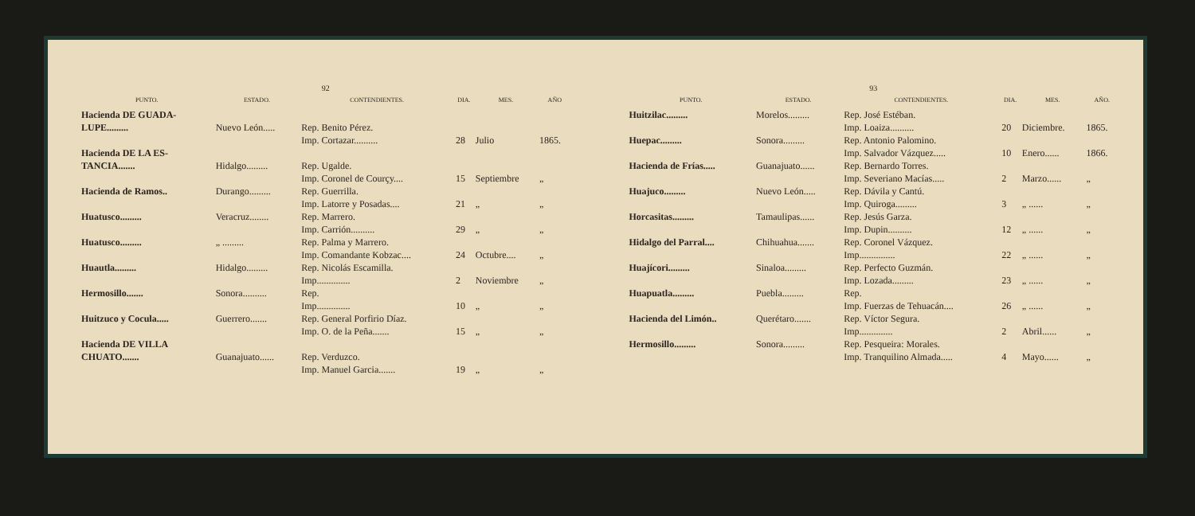92
| PUNTO. | ESTADO. | CONTENDIENTES. | DIA. | MES. | AÑO |
| --- | --- | --- | --- | --- | --- |
| Hacienda DE GUADA- LUPE......... | Nuevo León..... | Rep. Benito Pérez. Imp. Cortazar.......... | 28 | Julio | 1865. |
| Hacienda DE LA ES- TANCIA....... | Hidalgo......... | Rep. Ugalde. Imp. Coronel de Courçy.... | 15 | Septiembre | „ |
| Hacienda de Ramos.. | Durango......... | Rep. Guerrilla. Imp. Latorre y Posadas.... | 21 | „ | „ |
| Huatusco......... | Veracruz........ | Rep. Marrero. Imp. Carrión.......... | 29 | „ | „ |
| Huatusco......... | „ ......... | Rep. Palma y Marrero. Imp. Comandante Kobzac.... | 24 | Octubre.... | „ |
| Huautla......... | Hidalgo......... | Rep. Nicolás Escamilla. Imp.............. | 2 | Noviembre | „ |
| Hermosillo....... | Sonora.......... | Rep. Imp.............. | 10 | „ | „ |
| Huitzuco y Cocula..... | Guerrero....... | Rep. General Porfirio Díaz. Imp. O. de la Peña....... | 15 | „ | „ |
| Hacienda DE VILLA CHUATO....... | Guanajuato...... | Rep. Verduzco. Imp. Manuel Garcia....... | 19 | „ | „ |
93
| PUNTO. | ESTADO. | CONTENDIENTES. | DIA. | MES. | AÑO. |
| --- | --- | --- | --- | --- | --- |
| Huitzilac......... | Morelos......... | Rep. José Estéban. Imp. Loaiza.......... | 20 | Diciembre. | 1865. |
| Huepac......... | Sonora......... | Rep. Antonio Palomino. Imp. Salvador Vázquez..... | 10 | Enero...... | 1866. |
| Hacienda de Frías..... | Guanajuato...... | Rep. Bernardo Torres. Imp. Severiano Macías..... | 2 | Marzo...... | „ |
| Huajuco......... | Nuevo León..... | Rep. Dávila y Cantú. Imp. Quiroga......... | 3 | „ ...... | „ |
| Horcasitas......... | Tamaulipas...... | Rep. Jesús Garza. Imp. Dupin.......... | 12 | „ ...... | „ |
| Hidalgo del Parral.... | Chihuahua....... | Rep. Coronel Vázquez. Imp............... | 22 | „ ...... | „ |
| Huajícori......... | Sinaloa......... | Rep. Perfecto Guzmán. Imp. Lozada......... | 23 | „ ...... | „ |
| Huapuatla......... | Puebla......... | Rep. Imp. Fuerzas de Tehuacán.... | 26 | „ ...... | „ |
| Hacienda del Limón.. | Querétaro....... | Rep. Víctor Segura. Imp.............. | 2 | Abril...... | „ |
| Hermosillo......... | Sonora......... | Rep. Pesqueira: Morales. Imp. Tranquilino Almada..... | 4 | Mayo...... | „ |